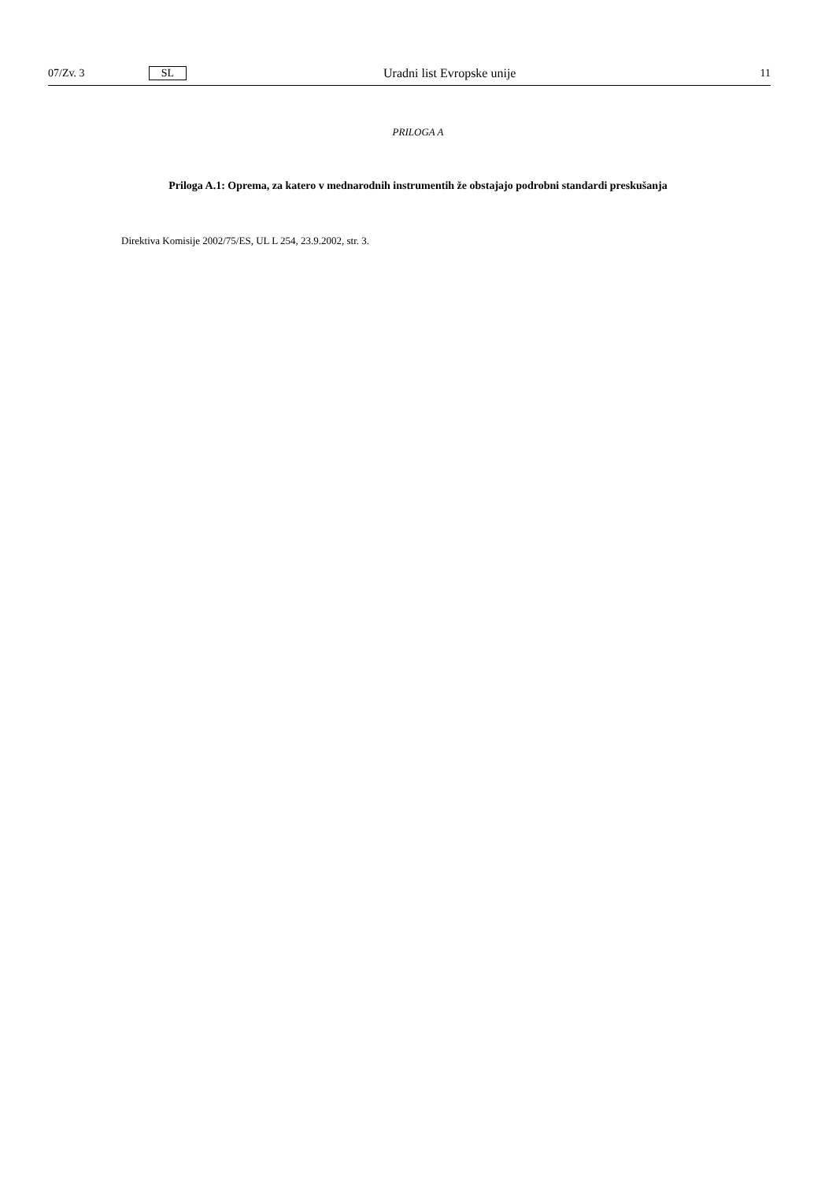07/Zv. 3 SL Uradni list Evropske unije 11
PRILOGA A
Priloga A.1: Oprema, za katero v mednarodnih instrumentih že obstajajo podrobni standardi preskušanja
Direktiva Komisije 2002/75/ES, UL L 254, 23.9.2002, str. 3.